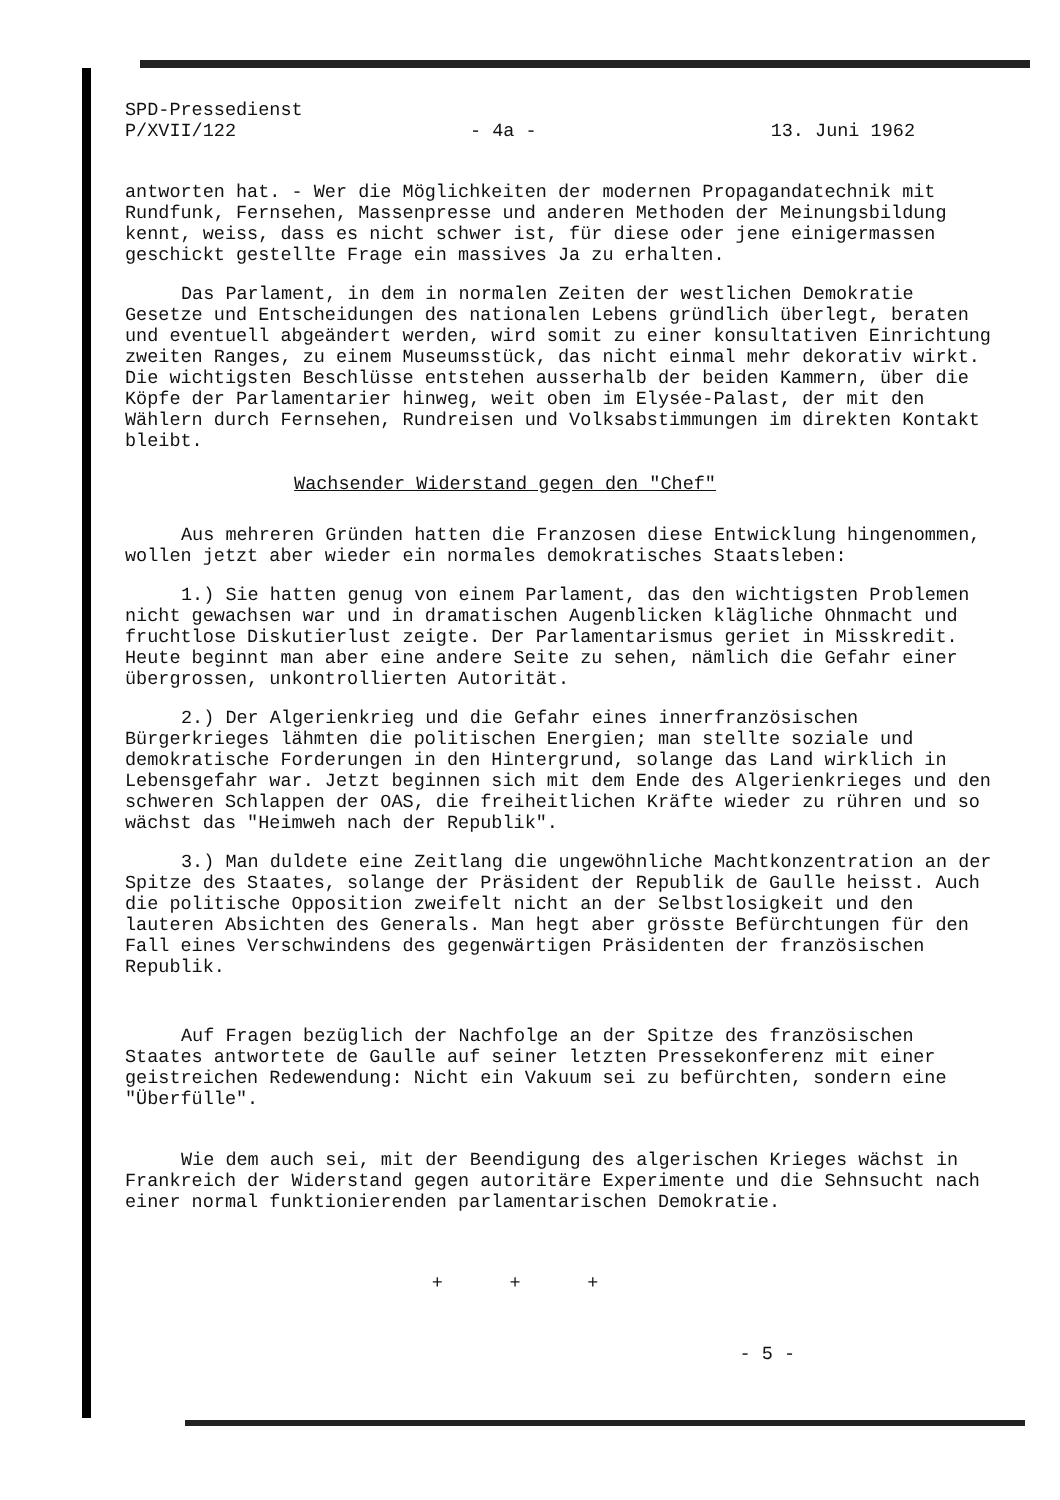SPD-Pressedienst
P/XVII/122 - 4a - 13. Juni 1962
antworten hat. - Wer die Möglichkeiten der modernen Propagandatechnik mit Rundfunk, Fernsehen, Massenpresse und anderen Methoden der Meinungsbildung kennt, weiss, dass es nicht schwer ist, für diese oder jene einigermassen geschickt gestellte Frage ein massives Ja zu erhalten.
Das Parlament, in dem in normalen Zeiten der westlichen Demokratie Gesetze und Entscheidungen des nationalen Lebens gründlich überlegt, beraten und eventuell abgeändert werden, wird somit zu einer konsultativen Einrichtung zweiten Ranges, zu einem Museumsstück, das nicht einmal mehr dekorativ wirkt. Die wichtigsten Beschlüsse entstehen ausserhalb der beiden Kammern, über die Köpfe der Parlamentarier hinweg, weit oben im Elysée-Palast, der mit den Wählern durch Fernsehen, Rundreisen und Volksabstimmungen im direkten Kontakt bleibt.
Wachsender Widerstand gegen den "Chef"
Aus mehreren Gründen hatten die Franzosen diese Entwicklung hingenommen, wollen jetzt aber wieder ein normales demokratisches Staatsleben:
1.) Sie hatten genug von einem Parlament, das den wichtigsten Problemen nicht gewachsen war und in dramatischen Augenblicken klägliche Ohnmacht und fruchtlose Diskutierlust zeigte. Der Parlamentarismus geriet in Misskredit. Heute beginnt man aber eine andere Seite zu sehen, nämlich die Gefahr einer übergrossen, unkontrollierten Autorität.
2.) Der Algerienkrieg und die Gefahr eines innerfranzösischen Bürgerkrieges lähmten die politischen Energien; man stellte soziale und demokratische Forderungen in den Hintergrund, solange das Land wirklich in Lebensgefahr war. Jetzt beginnen sich mit dem Ende des Algerienkrieges und den schweren Schlappen der OAS, die freiheitlichen Kräfte wieder zu rühren und so wächst das "Heimweh nach der Republik".
3.) Man duldete eine Zeitlang die ungewöhnliche Machtkonzentration an der Spitze des Staates, solange der Präsident der Republik de Gaulle heisst. Auch die politische Opposition zweifelt nicht an der Selbstlosigkeit und den lauteren Absichten des Generals. Man hegt aber grösste Befürchtungen für den Fall eines Verschwindens des gegenwärtigen Präsidenten der französischen Republik.
Auf Fragen bezüglich der Nachfolge an der Spitze des französischen Staates antwortete de Gaulle auf seiner letzten Pressekonferenz mit einer geistreichen Redewendung: Nicht ein Vakuum sei zu befürchten, sondern eine "Überfülle".
Wie dem auch sei, mit der Beendigung des algerischen Krieges wächst in Frankreich der Widerstand gegen autoritäre Experimente und die Sehnsucht nach einer normal funktionierenden parlamentarischen Demokratie.
+ + +
- 5 -